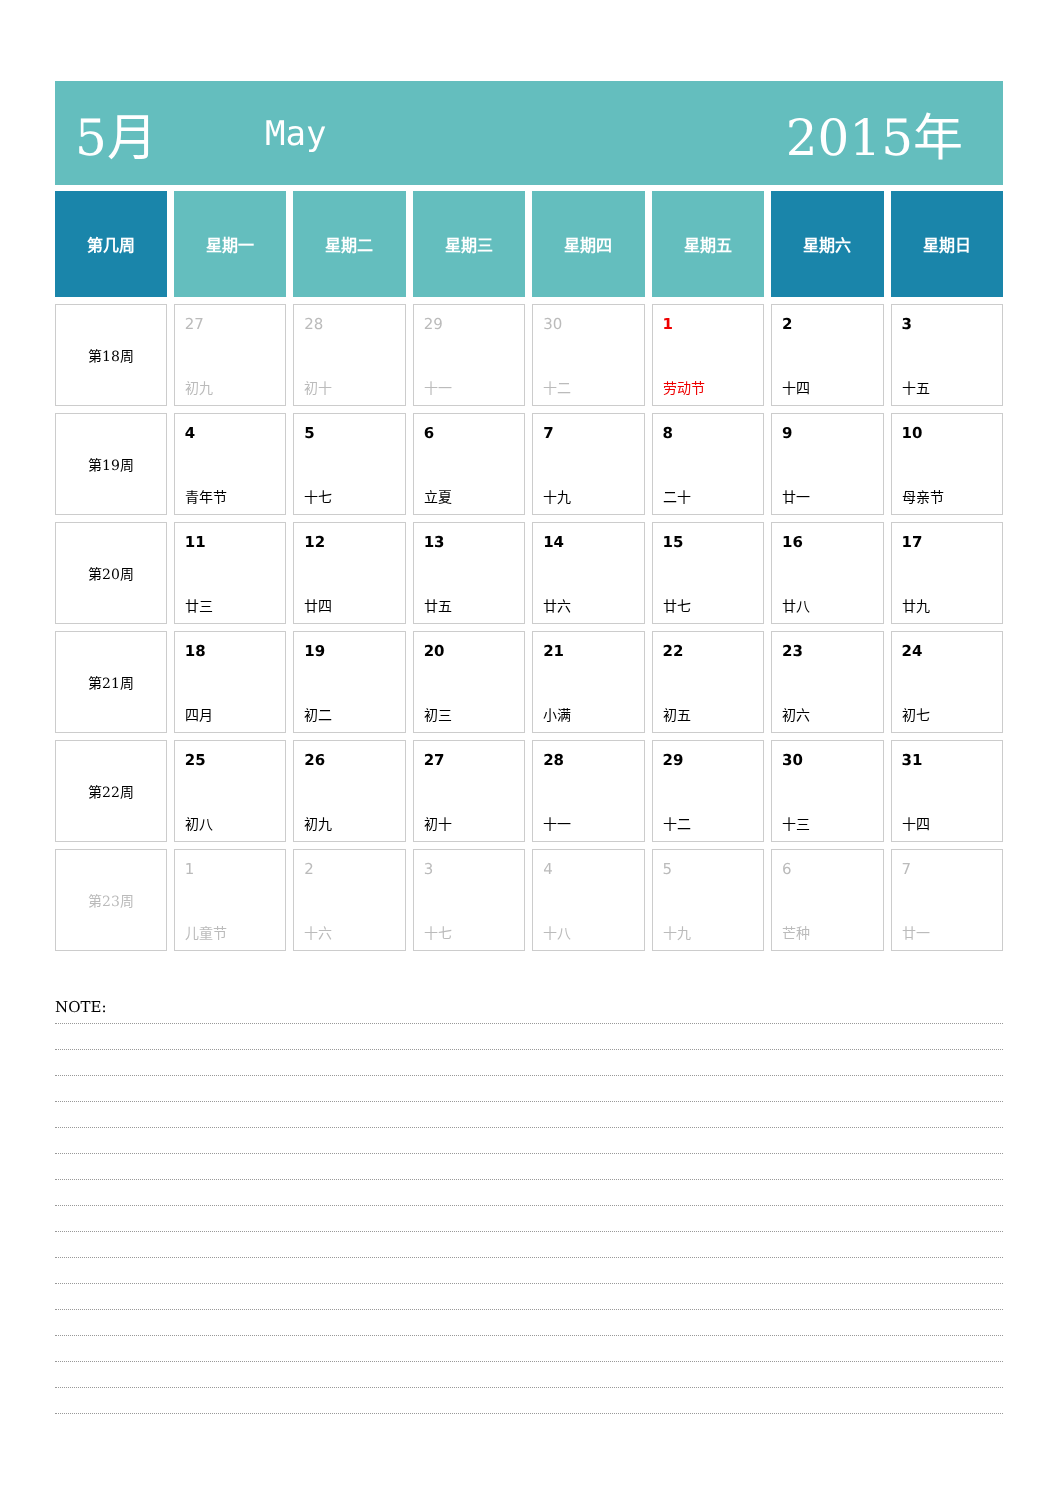5月
May
2015年
| 第几周 | 星期一 | 星期二 | 星期三 | 星期四 | 星期五 | 星期六 | 星期日 |
| --- | --- | --- | --- | --- | --- | --- | --- |
| 第18周 | 27 初九 | 28 初十 | 29 十一 | 30 十二 | 1 劳动节 | 2 十四 | 3 十五 |
| 第19周 | 4 青年节 | 5 十七 | 6 立夏 | 7 十九 | 8 二十 | 9 廿一 | 10 母亲节 |
| 第20周 | 11 廿三 | 12 廿四 | 13 廿五 | 14 廿六 | 15 廿七 | 16 廿八 | 17 廿九 |
| 第21周 | 18 四月 | 19 初二 | 20 初三 | 21 小满 | 22 初五 | 23 初六 | 24 初七 |
| 第22周 | 25 初八 | 26 初九 | 27 初十 | 28 十一 | 29 十二 | 30 十三 | 31 十四 |
| 第23周 | 1 儿童节 | 2 十六 | 3 十七 | 4 十八 | 5 十九 | 6 芒种 | 7 廿一 |
NOTE: